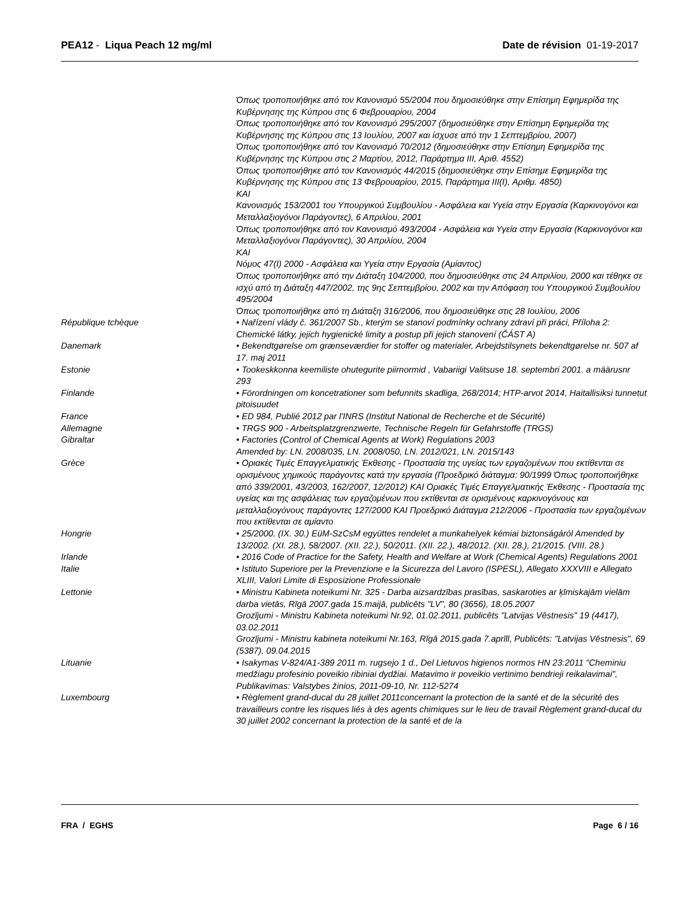PEA12 - Liqua Peach 12 mg/ml Date de révision 01-19-2017
| | Όπως τροποποιήθηκε από τον Κανονισμό 55/2004 που δημοσιεύθηκε στην Επίσημη Εφημερίδα της Κυβέρνησης της Κύπρου στις 6 Φεβρουαρίου, 2004 Όπως τροποποιήθηκε από τον Κανονισμό 295/2007 (δημοσιεύθηκε στην Επίσημη Εφημερίδα της Κυβέρνησης της Κύπρου στις 13 Ιουλίου, 2007 και ίσχυσε από την 1 Σεπτεμβρίου, 2007) Όπως τροποποιήθηκε από τον Κανονισμό 70/2012 (δημοσιεύθηκε στην Επίσημη Εφημερίδα της Κυβέρνησης της Κύπρου στις 2 Μαρτίου, 2012, Παράρτημα III, Αριθ. 4552) Όπως τροποποιήθηκε από τον Κανονισμός 44/2015 (δημοσιεύθηκε στην Επίσημε Εφημερίδα της Κυβέρνησης της Κύπρου στις 13 Φεβρουαρίου, 2015, Παράρτημα III(I), Αριθμ. 4850) KAI Κανονισμός 153/2001 του Υπουργικού Συμβουλίου - Ασφάλεια και Υγεία στην Εργασία (Καρκινογόνοι και Μεταλλαξιογόνοι Παράγοντες), 6 Απριλίου, 2001 Όπως τροποποιήθηκε από τον Κανονισμό 493/2004 - Ασφάλεια και Υγεία στην Εργασία (Καρκινογόνοι και Μεταλλαξιογόνοι Παράγοντες), 30 Απριλίου, 2004 KAI Νόμος 47(I) 2000 - Ασφάλεια και Υγεία στην Εργασία (Αμίαντος) Όπως τροποποιήθηκε από την Διάταξη 104/2000, που δημοσιεύθηκε στις 24 Απριλίου, 2000 και τέθηκε σε ισχύ από τη Διάταξη 447/2002, της 9ης Σεπτεμβρίου, 2002 και την Απόφαση του Υπουργικού Συμβουλίου 495/2004 Όπως τροποποιήθηκε από τη Διάταξη 316/2006, που δημοσιεύθηκε στις 28 Ιουλίου, 2006 |
| République tchèque | • Nařízení vlády č. 361/2007 Sb., kterým se stanoví podmínky ochrany zdraví při práci, Příloha 2: Chemické látky, jejich hygienické limity a postup při jejich stanovení (ČÁST A) |
| Danemark | • Bekendtgørelse om grænseværdier for stoffer og materialer, Arbejdstilsynets bekendtgørelse nr. 507 af 17. maj 2011 |
| Estonie | • Tookeskkonna keemiliste ohutegurite piirnormid , Vabariigi Valitsuse 18. septembri 2001. a määrusnr 293 |
| Finlande | • Förordningen om koncetrationer som befunnits skadliga, 268/2014; HTP-arvot 2014, Haitallisiksi tunnetut pitoisuudet |
| France | • ED 984, Publié 2012 par l'INRS (Institut National de Recherche et de Sécurité) |
| Allemagne | • TRGS 900 - Arbeitsplatzgrenzwerte, Technische Regeln für Gefahrstoffe (TRGS) |
| Gibraltar | • Factories (Control of Chemical Agents at Work) Regulations 2003 Amended by: LN. 2008/035, LN. 2008/050, LN. 2012/021, LN. 2015/143 |
| Grèce | • Οριακές Τιμές Επαγγελματικής Έκθεσης - Προστασία της υγείας των εργαζομένων που εκτίθενται σε ορισμένους χημικούς παράγοντες κατά την εργασία (Προεδρικό διάταγμα: 90/1999 Όπως τροποποιήθηκε από 339/2001, 43/2003, 162/2007, 12/2012) ΚΑΙ Οριακές Τιμές Επαγγελματικής Έκθεσης - Προστασία της υγείας και της ασφάλειας των εργαζομένων που εκτίθενται σε ορισμένους καρκινογόνους και μεταλλαξιογόνους παράγοντες 127/2000 ΚΑΙ Προεδρικό Διάταγμα 212/2006 - Προστασία των εργαζομένων που εκτίθενται σε αμίαντο |
| Hongrie | • 25/2000. (IX. 30.) EüM-SzCsM együttes rendelet a munkahelyek kémiai biztonságáról Amended by 13/2002. (XI. 28.), 58/2007. (XII. 22.), 50/2011. (XII. 22.), 48/2012. (XII. 28.), 21/2015. (VIII. 28.) |
| Irlande | • 2016 Code of Practice for the Safety, Health and Welfare at Work (Chemical Agents) Regulations 2001 |
| Italie | • Istituto Superiore per la Prevenzione e la Sicurezza del Lavoro (ISPESL), Allegato XXXVIII e Allegato XLIII, Valori Limite di Esposizione Professionale |
| Lettonie | • Ministru Kabineta noteikumi Nr. 325 - Darba aizsardzības prasības, saskaroties ar ķīmiskajām vielām darba vietās, Rīgā 2007.gada 15.maijā, publicēts "LV", 80 (3656), 18.05.2007 Grozījumi - Ministru Kabineta noteikumi Nr.92, 01.02.2011, publicēts "Latvijas Vēstnesis" 19 (4417), 03.02.2011 Grozījumi - Ministru kabineta noteikumi Nr.163, Rīgā 2015.gada 7.aprīlī, Publicēts: "Latvijas Vēstnesis", 69 (5387), 09.04.2015 |
| Lituanie | • Isakymas V-824/A1-389 2011 m. rugsejo 1 d., Del Lietuvos higienos normos HN 23:2011 "Cheminiu medžiagu profesinio poveikio ribiniai dydžiai. Matavimo ir poveikio vertinimo bendrieji reikalavimai", Publikavimas: Valstybes žinios, 2011-09-10, Nr. 112-5274 |
| Luxembourg | • Règlement grand-ducal du 28 juillet 2011concernant la protection de la santé et de la sécurité des travailleurs contre les risques liés à des agents chimiques sur le lieu de travail Règlement grand-ducal du 30 juillet 2002 concernant la protection de la santé et de la |
FRA / EGHS Page 6 / 16